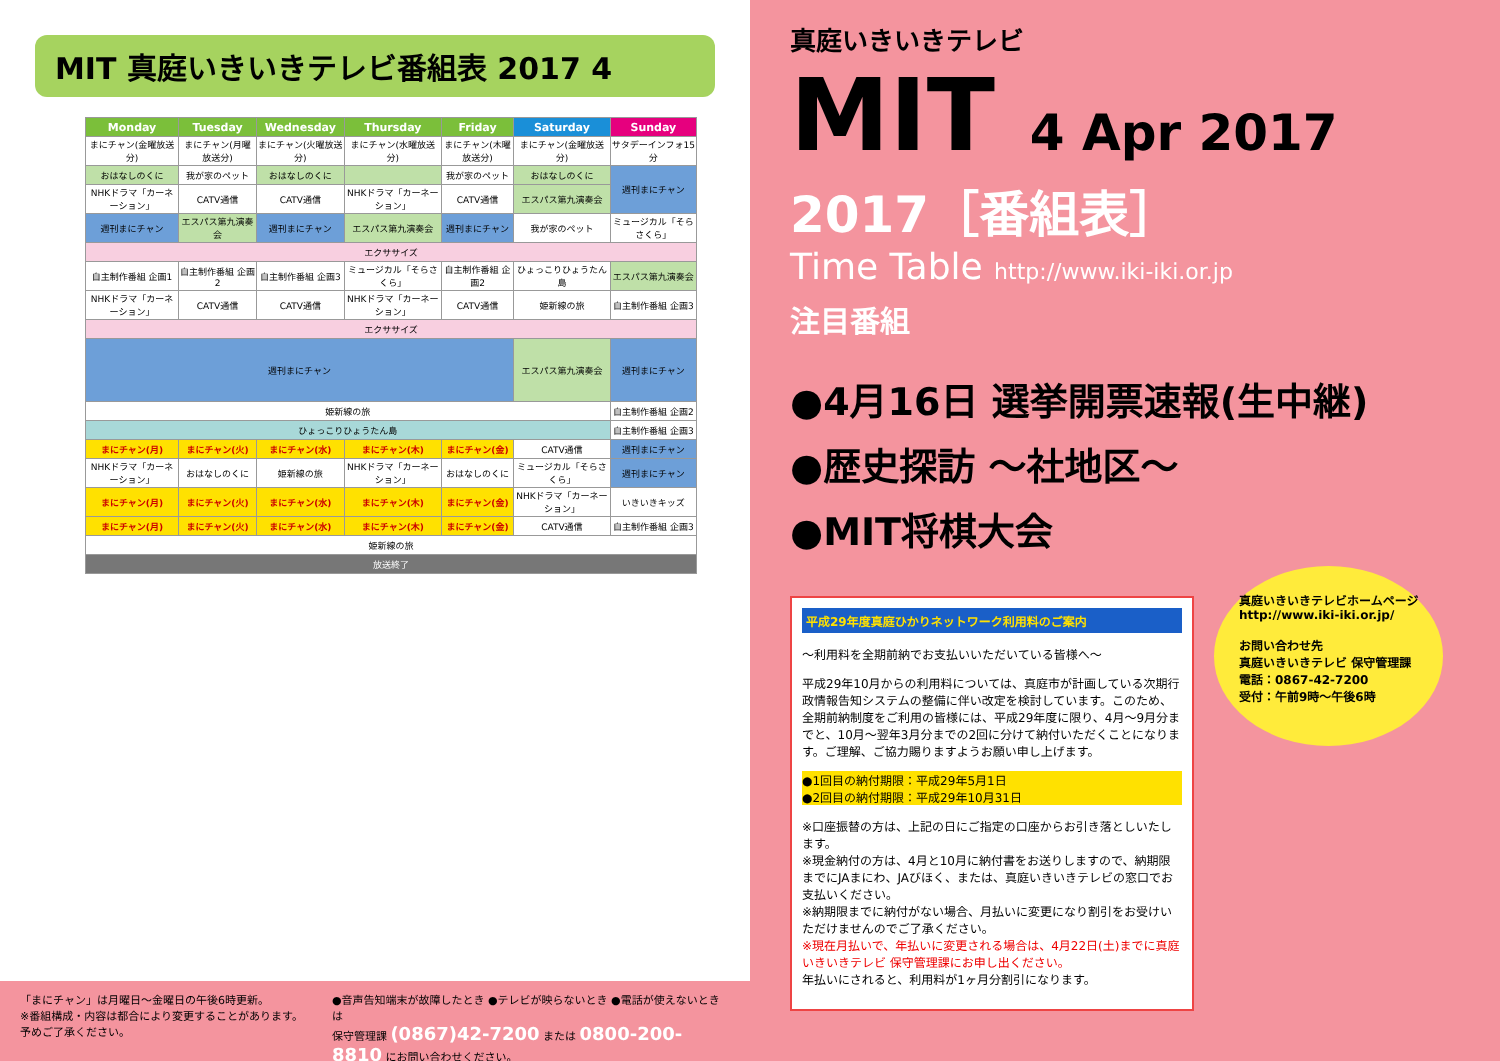MIT 真庭いきいきテレビ番組表 2017 4
| Monday | Tuesday | Wednesday | Thursday | Friday | Saturday | Sunday |
| --- | --- | --- | --- | --- | --- | --- |
| まにチャン(金曜放送分) | まにチャン(月曜放送分) | まにチャン(火曜放送分) | まにチャン(水曜放送分) | まにチャン(木曜放送分) | まにチャン(金曜放送分) | サタデーインフォ15分 |
| おはなしのくに | 我が家のペット | おはなしのくに | | 我が家のペット | おはなしのくに | 週刊まにチャン |
| NHKドラマ「カーネーション」 | CATV通信 | CATV通信 | NHKドラマ「カーネーション」 | CATV通信 | エスパス第九演奏会 | |
| 週刊まにチャン | エスパス第九演奏会 | 週刊まにチャン | エスパス第九演奏会 | 週刊まにチャン | 我が家のペット | ミュージカル「そらさくら」 |
| エクササイズ | | | | | | |
| 自主制作番組 企画1 | 自主制作番組 企画2 | 自主制作番組 企画3 | ミュージカル「そらさくら」 | 自主制作番組 企画2 | ひょっこりひょうたん島 | エスパス第九演奏会 |
| NHKドラマ「カーネーション」 | CATV通信 | CATV通信 | NHKドラマ「カーネーション」 | CATV通信 | 姫新線の旅 | 自主制作番組 企画3 |
| エクササイズ | | | | | | |
| 週刊まにチャン | | | | | エスパス第九演奏会 | 週刊まにチャン |
| 姫新線の旅 | | | | | | 自主制作番組 企画2 |
| ひょっこりひょうたん島 | | | | | | 自主制作番組 企画3 |
| まにチャン(月) | まにチャン(火) | まにチャン(水) | まにチャン(木) | まにチャン(金) | CATV通信 | 週刊まにチャン |
| NHKドラマ「カーネーション」 | おはなしのくに | 姫新線の旅 | NHKドラマ「カーネーション」 | おはなしのくに | ミュージカル「そらさくら」 | 週刊まにチャン |
| まにチャン(月) | まにチャン(火) | まにチャン(水) | まにチャン(木) | まにチャン(金) | NHKドラマ「カーネーション」 | いきいきキッズ |
| まにチャン(月) | まにチャン(火) | まにチャン(水) | まにチャン(木) | まにチャン(金) | CATV通信 | 自主制作番組 企画3 |
| 姫新線の旅 | | | | | | |
| 放送終了 | | | | | | |
「まにチャン」は月曜日～金曜日の午後6時更新。
※番組構成・内容は都合により変更することがあります。予めご了承ください。
●音声告知端末が故障したとき ●テレビが映らないとき ●電話が使えないときは
保守管理課 (0867)42-7200 または 0800-200-8810 にお問い合わせください。
真庭いきいきテレビ
MIT 4 Apr 2017
2017［番組表］
Time Table http://www.iki-iki.or.jp
注目番組
●4月16日 選挙開票速報(生中継)
●歴史探訪 ～社地区～
●MIT将棋大会
平成29年度真庭ひかりネットワーク利用料のご案内
～利用料を全期前納でお支払いいただいている皆様へ～
平成29年10月からの利用料については、真庭市が計画している次期行政情報告知システムの整備に伴い改定を検討しています。このため、全期前納制度をご利用の皆様には、平成29年度に限り、4月～9月分までと、10月～翌年3月分までの2回に分けて納付いただくことになります。ご理解、ご協力賜りますようお願い申し上げます。
●1回目の納付期限：平成29年5月1日
●2回目の納付期限：平成29年10月31日
※口座振替の方は、上記の日にご指定の口座からお引き落としいたします。
※現金納付の方は、4月と10月に納付書をお送りしますので、納期限までにJAまにわ、JAびほく、または、真庭いきいきテレビの窓口でお支払いください。
※納期限までに納付がない場合、月払いに変更になり割引をお受けいただけませんのでご了承ください。
※現在月払いで、年払いに変更される場合は、4月22日(土)までに真庭いきいきテレビ 保守管理課にお申し出ください。
年払いにされると、利用料が1ヶ月分割引になります。
真庭いきいきテレビホームページ
http://www.iki-iki.or.jp/
お問い合わせ先
真庭いきいきテレビ 保守管理課
電話：0867-42-7200
受付：午前9時～午後6時